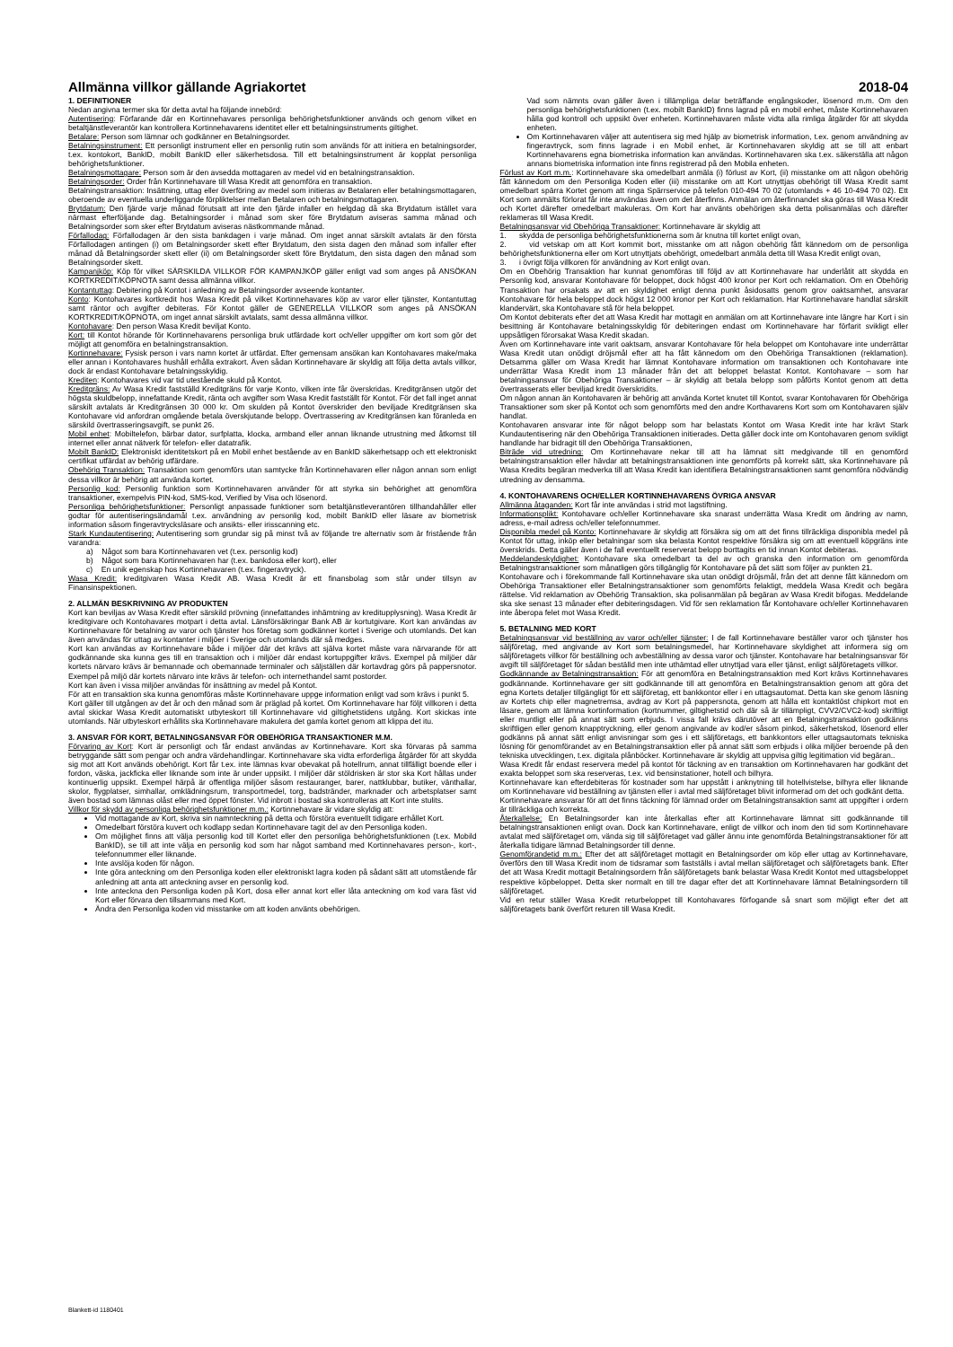Allmänna villkor gällande Agriakortet 2018-04
1. DEFINITIONER
Nedan angivna termer ska för detta avtal ha följande innebörd:
Autentisering: Förfarande där en Kortinnehavares personliga behörighetsfunktioner används och genom vilket en betaltjänstleverantör kan kontrollera Kortinnehavarens identitet eller ett betalningsinstruments giltighet.
Betalare: Person som lämnar och godkänner en Betalningsorder.
Betalningsinstrument: Ett personligt instrument eller en personlig rutin som används för att initiera en betalningsorder, t.ex. kontokort, BankID, mobilt BankID eller säkerhetsdosa. Till ett betalningsinstrument är kopplat personliga behörighetsfunktioner.
Betalningsmottagare: Person som är den avsedda mottagaren av medel vid en betalningstransaktion.
Betalningsorder: Order från Kortinnehavare till Wasa Kredit att genomföra en transaktion.
Betalningstransaktion: Insättning, uttag eller överföring av medel som initieras av Betalaren eller betalningsmottagaren, oberoende av eventuella underliggande förpliktelser mellan Betalaren och betalningsmottagaren.
Brytdatum: Den fjärde varje månad förutsatt att inte den fjärde infaller en helgdag då ska Brytdatum istället vara närmast efterföljande dag. Betalningsorder i månad som sker före Brytdatum aviseras samma månad och Betalningsorder som sker efter Brytdatum aviseras nästkommande månad.
Förfallodag: Förfallodagen är den sista bankdagen i varje månad. Om inget annat särskilt avtalats är den första Förfallodagen antingen (i) om Betalningsorder skett efter Brytdatum, den sista dagen den månad som infaller efter månad då Betalningsorder skett eller (ii) om Betalningsorder skett före Brytdatum, den sista dagen den månad som Betalningsorder skett.
Kampanjköp: Köp för vilket SÄRSKILDA VILLKOR FÖR KAMPANJKÖP gäller enligt vad som anges på ANSÖKAN KORTKREDIT/KÖPNOTA samt dessa allmänna villkor.
Kontantuttag: Debitering på Kontot i anledning av Betalningsorder avseende kontanter.
Konto: Kontohavares kortkredit hos Wasa Kredit på vilket Kortinnehavares köp av varor eller tjänster, Kontantuttag samt räntor och avgifter debiteras. För Kontot gäller de GENERELLA VILLKOR som anges på ANSÖKAN KORTKREDIT/KÖPNOTA, om inget annat särskilt avtalats, samt dessa allmänna villkor.
Kontohavare: Den person Wasa Kredit beviljat Konto.
Kort: till Kontot hörande för Kortinnehavarens personliga bruk utfärdade kort och/eller uppgifter om kort som gör det möjligt att genomföra en betalningstransaktion.
Kortinnehavare: Fysisk person i vars namn kortet är utfärdat. Efter gemensam ansökan kan Kontohavares make/maka eller annan i Kontohavares hushåll erhålla extrakort. Även sådan Kortinnehavare är skyldig att följa detta avtals villkor, dock är endast Kontohavare betalningsskyldig.
Krediten: Kontohavares vid var tid utestående skuld på Kontot.
Kreditgräns: Av Wasa Kredit fastställd Kreditgräns för varje Konto, vilken inte får överskridas. Kreditgränsen utgör det högsta skuldbelopp, innefattande Kredit, ränta och avgifter som Wasa Kredit fastställt för Kontot. För det fall inget annat särskilt avtalats är Kreditgränsen 30 000 kr. Om skulden på Kontot överskrider den beviljade Kreditgränsen ska Kontohavare vid anfordran omgående betala överskjutande belopp. Övertrassering av Kreditgränsen kan föranleda en särskild övertrasseringsavgift, se punkt 26.
Mobil enhet: Mobiltelefon, bärbar dator, surfplatta, klocka, armband eller annan liknande utrustning med åtkomst till internet eller annat nätverk för telefon- eller datatrafik.
Mobilt BankID: Elektroniskt identitetskort på en Mobil enhet bestående av en BankID säkerhetsapp och ett elektroniskt certifikat utfärdat av behörig utfärdare.
Obehörig Transaktion: Transaktion som genomförs utan samtycke från Kortinnehavaren eller någon annan som enligt dessa villkor är behörig att använda kortet.
Personlig kod: Personlig funktion som Kortinnehavaren använder för att styrka sin behörighet att genomföra transaktioner, exempelvis PIN-kod, SMS-kod, Verified by Visa och lösenord.
Personliga behörighetsfunktioner: Personligt anpassade funktioner som betaltjänstleverantören tillhandahåller eller godtar för autentiseringsändamål t.ex. användning av personlig kod, mobilt BankID eller läsare av biometrisk information såsom fingeravtrycksläsare och ansikts- eller irisscanning etc.
Stark Kundautentisering: Autentisering som grundar sig på minst två av följande tre alternativ som är fristående från varandra:
a) Något som bara Kortinnehavaren vet (t.ex. personlig kod)
b) Något som bara Kortinnehavaren har (t.ex. bankdosa eller kort), eller
c) En unik egenskap hos Kortinnehavaren (t.ex. fingeravtryck).
Wasa Kredit: kreditgivaren Wasa Kredit AB. Wasa Kredit är ett finansbolag som står under tillsyn av Finansinspektionen.
2. ALLMÄN BESKRIVNING AV PRODUKTEN
Kort kan beviljas av Wasa Kredit efter särskild prövning (innefattandes inhämtning av kreditupplysning). Wasa Kredit är kreditgivare och Kontohavares motpart i detta avtal. Länsförsäkringar Bank AB är kortutgivare. Kort kan användas av Kortinnehavare för betalning av varor och tjänster hos företag som godkänner kortet i Sverige och utomlands. Det kan även användas för uttag av kontanter i miljöer i Sverige och utomlands där så medges.
Kort kan användas av Kortinnehavare både i miljöer där det krävs att själva kortet måste vara närvarande för att godkännande ska kunna ges till en transaktion och i miljöer där endast kortuppgifter krävs. Exempel på miljöer där kortets närvaro krävs är bemannade och obemannade terminaler och säljställen där kortavdrag görs på pappersnotor. Exempel på miljö där kortets närvaro inte krävs är telefon- och internethandel samt postorder.
Kort kan även i vissa miljöer användas för insättning av medel på Kontot.
För att en transaktion ska kunna genomföras måste Kortinnehavare uppge information enligt vad som krävs i punkt 5.
Kort gäller till utgången av det år och den månad som är präglad på kortet. Om Kortinnehavare har följt villkoren i detta avtal skickar Wasa Kredit automatiskt utbyteskort till Kortinnehavare vid giltighetstidens utgång. Kort skickas inte utomlands. När utbyteskort erhållits ska Kortinnehavare makulera det gamla kortet genom att klippa det itu.
3. ANSVAR FÖR KORT, BETALNINGSANSVAR FÖR OBEHÖRIGA TRANSAKTIONER M.M.
Förvaring av Kort: Kort är personligt och får endast användas av Kortinnehavare. Kort ska förvaras på samma betryggande sätt som pengar och andra värdehandlingar. Kortinnehavare ska vidta erforderliga åtgärder för att skydda sig mot att Kort används obehörigt. Kort får t.ex. inte lämnas kvar obevakat på hotellrum, annat tillfälligt boende eller i fordon, väska, jackficka eller liknande som inte är under uppsikt. I miljöer där stöldrisken är stor ska Kort hållas under kontinuerlig uppsikt. Exempel härpå är offentliga miljöer såsom restauranger, barer, nattklubbar, butiker, vänthallar, skolor, flygplatser, simhallar, omklädningsrum, transportmedel, torg, badstränder, marknader och arbetsplatser samt även bostad som lämnas olåst eller med öppet fönster. Vid inbrott i bostad ska kontrolleras att Kort inte stulits.
Villkor för skydd av personliga behörighetsfunktioner m.m.: Kortinnehavare är vidare skyldig att:
Vid mottagande av Kort, skriva sin namnteckning på detta och förstöra eventuellt tidigare erhållet Kort.
Omedelbart förstöra kuvert och kodlapp sedan Kortinnehavare tagit del av den Personliga koden.
Om möjlighet finns att välja personlig kod till Kortet eller den personliga behörighetsfunktionen (t.ex. Mobild BankID), se till att inte välja en personlig kod som har något samband med Kortinnehavares person-, kort-, telefonnummer eller liknande.
Inte avslöja koden för någon.
Inte göra anteckning om den Personliga koden eller elektroniskt lagra koden på sådant sätt att utomstående får anledning att anta att anteckning avser en personlig kod.
Inte anteckna den Personliga koden på Kort, dosa eller annat kort eller låta anteckning om kod vara fäst vid Kort eller förvara den tillsammans med Kort.
Ändra den Personliga koden vid misstanke om att koden använts obehörigen.
Vad som nämnts ovan gäller även i tillämpliga delar beträffande engångskoder, lösenord m.m. Om den personliga behörighetsfunktionen (t.ex. mobilt BankID) finns lagrad på en mobil enhet, måste Kortinnehavaren hålla god kontroll och uppsikt över enheten. Kortinnehavaren måste vidta alla rimliga åtgärder för att skydda enheten.
Om Kortinnehavaren väljer att autentisera sig med hjälp av biometrisk information, t.ex. genom användning av fingeravtryck, som finns lagrade i en Mobil enhet, är Kortinnehavaren skyldig att se till att enbart Kortinnehavarens egna biometriska information kan användas. Kortinnehavaren ska t.ex. säkerställa att någon annans biometriska information inte finns registrerad på den Mobila enheten.
Förlust av Kort m.m.: Kortinnehavare ska omedelbart anmäla (i) förlust av Kort, (ii) misstanke om att någon obehörig fått kännedom om den Personliga Koden eller (iii) misstanke om att Kort utnyttjas obehörigt till Wasa Kredit samt omedelbart spärra Kortet genom att ringa Spärrservice på telefon 010-494 70 02 (utomlands + 46 10-494 70 02). Ett Kort som anmälts förlorat får inte användas även om det återfinns. Anmälan om återfinnandet ska göras till Wasa Kredit och Kortet därefter omedelbart makuleras. Om Kort har använts obehörigen ska detta polisanmälas och därefter reklameras till Wasa Kredit.
Betalningsansvar vid Obehöriga Transaktioner: Kortinnehavare är skyldig att
1. skydda de personliga behörighetsfunktionerna som är knutna till kortet enligt ovan,
2. vid vetskap om att Kort kommit bort, misstanke om att någon obehörig fått kännedom om de personliga behörighetsfunktionerna eller om Kort utnyttjats obehörigt, omedelbart anmäla detta till Wasa Kredit enligt ovan,
3. i övrigt följa villkoren för användning av Kort enligt ovan.
Om en Obehörig Transaktion har kunnat genomföras till följd av att Kortinnehavare har underlåtit att skydda en Personlig kod, ansvarar Kontohavare för beloppet, dock högst 400 kronor per Kort och reklamation. Om en Obehörig Transaktion har orsakats av att en skyldighet enligt denna punkt åsidosatts genom grov oaktsamhet, ansvarar Kontohavare för hela beloppet dock högst 12 000 kronor per Kort och reklamation. Har Kortinnehavare handlat särskilt klandervärt, ska Kontohavare stå för hela beloppet.
Om Kontot debiterats efter det att Wasa Kredit har mottagit en anmälan om att Kortinnehavare inte längre har Kort i sin besittning är Kontohavare betalningsskyldig för debiteringen endast om Kortinnehavare har förfarit svikligt eller uppsåtligen förorsakat Wasa Kredit skadan.
Även om Kortinnehavare inte varit oaktsam, ansvarar Kontohavare för hela beloppet om Kontohavare inte underrättar Wasa Kredit utan onödigt dröjsmål efter att ha fått kännedom om den Obehöriga Transaktionen (reklamation). Detsamma gäller om Wasa Kredit har lämnat Kontohavare information om transaktionen och Kontohavare inte underrättar Wasa Kredit inom 13 månader från det att beloppet belastat Kontot. Kontohavare – som har betalningsansvar för Obehöriga Transaktioner – är skyldig att betala belopp som påförts Kontot genom att detta övertrasserats eller beviljad kredit överskridits.
Om någon annan än Kontohavaren är behörig att använda Kortet knutet till Kontot, svarar Kontohavaren för Obehöriga Transaktioner som sker på Kontot och som genomförts med den andre Korthavarens Kort som om Kontohavaren själv handlat.
Kontohavaren ansvarar inte för något belopp som har belastats Kontot om Wasa Kredit inte har krävt Stark Kundautentisering när den Obehöriga Transaktionen initierades. Detta gäller dock inte om Kontohavaren genom svikligt handlande har bidragit till den Obehöriga Transaktionen,
Biträde vid utredning: Om Kortinnehavare nekar till att ha lämnat sitt medgivande till en genomförd betalningstransaktion eller hävdar att betalningstransaktionen inte genomförts på korrekt sätt, ska Kortinnehavare på Wasa Kredits begäran medverka till att Wasa Kredit kan identifiera Betalningstransaktionen samt genomföra nödvändig utredning av densamma.
4. KONTOHAVARENS OCH/ELLER KORTINNEHAVARENS ÖVRIGA ANSVAR
Allmänna åtaganden: Kort får inte användas i strid mot lagstiftning.
Informationsplikt: Kontohavare och/eller Kortinnehavare ska snarast underrätta Wasa Kredit om ändring av namn, adress, e-mail adress och/eller telefonnummer.
Disponibla medel på Konto: Kortinnehavare är skyldig att försäkra sig om att det finns tillräckliga disponibla medel på Kontot för uttag, inköp eller betalningar som ska belasta Kontot respektive försäkra sig om att eventuell köpgräns inte överskrids. Detta gäller även i de fall eventuellt reserverat belopp borttagits en tid innan Kontot debiteras.
Meddelandeskyldighet: Kontohavare ska omedelbart ta del av och granska den information om genomförda Betalningstransaktioner som månatligen görs tillgänglig för Kontohavare på det sätt som följer av punkten 21.
Kontohavare och i förekommande fall Kortinnehavare ska utan onödigt dröjsmål, från det att denne fått kännedom om Obehöriga Transaktioner eller Betalningstransaktioner som genomförts felaktigt, meddela Wasa Kredit och begära rättelse. Vid reklamation av Obehörig Transaktion, ska polisanmälan på begäran av Wasa Kredit bifogas. Meddelande ska ske senast 13 månader efter debiteringsdagen. Vid för sen reklamation får Kontohavare och/eller Kortinnehavaren inte åberopa felet mot Wasa Kredit.
5. BETALNING MED KORT
Betalningsansvar vid beställning av varor och/eller tjänster: I de fall Kortinnehavare beställer varor och tjänster hos säljföretag, med angivande av Kort som betalningsmedel, har Kortinnehavare skyldighet att informera sig om säljföretagets villkor för beställning och avbeställning av dessa varor och tjänster. Kontohavare har betalningsansvar för avgift till säljföretaget för sådan beställd men inte uthämtad eller utnyttjad vara eller tjänst, enligt säljföretagets villkor.
Godkännande av Betalningstransaktion: För att genomföra en Betalningstransaktion med Kort krävs Kortinnehavares godkännande. Kortinnehavare ger sitt godkännande till att genomföra en Betalningstransaktion genom att göra det egna Kortets detaljer tillgängligt för ett säljföretag, ett bankkontor eller i en uttagsautomat. Detta kan ske genom läsning av Kortets chip eller magnetremsa, avdrag av Kort på pappersnota, genom att hålla ett kontaktlöst chipkort mot en läsare, genom att lämna kortinformation (kortnummer, giltighetstid och där så är tillämpligt, CVV2/CVC2-kod) skriftligt eller muntligt eller på annat sätt som erbjuds. I vissa fall krävs därutöver att en Betalningstransaktion godkänns skriftligen eller genom knapptryckning, eller genom angivande av kod/er såsom pinkod, säkerhetskod, lösenord eller godkänns på annat sätt enligt anvisningar som ges i ett säljföretags, ett bankkontors eller uttagsautomats tekniska lösning för genomförandet av en Betalningstransaktion eller på annat sätt som erbjuds i olika miljöer beroende på den tekniska utvecklingen, t.ex. digitala plånböcker. Kortinnehavare är skyldig att uppvisa giltig legitimation vid begäran..
Wasa Kredit får endast reservera medel på kontot för täckning av en transaktion om Kortinnehavaren har godkänt det exakta beloppet som ska reserveras, t.ex. vid bensinstationer, hotell och bilhyra.
Kortinnehavare kan efterdebiteras för kostnader som har uppstått i anknytning till hotellvistelse, bilhyra eller liknande om Kortinnehavare vid beställning av tjänsten eller i avtal med säljföretaget blivit informerad om det och godkänt detta.
Kortinnehavare ansvarar för att det finns täckning för lämnad order om Betalningstransaktion samt att uppgifter i ordern är tillräckliga och korrekta.
Återkallelse: En Betalningsorder kan inte återkallas efter att Kortinnehavare lämnat sitt godkännande till betalningstransaktionen enligt ovan. Dock kan Kortinnehavare, enligt de villkor och inom den tid som Kortinnehavare avtalat med säljföretaget om, vända sig till säljföretaget vad gäller ännu inte genomförda Betalningstransaktioner för att återkalla tidigare lämnad Betalningsorder till denne.
Genomförandetid m.m.: Efter det att säljföretaget mottagit en Betalningsorder om köp eller uttag av Kortinnehavare, överförs den till Wasa Kredit inom de tidsramar som fastställs i avtal mellan säljföretaget och säljföretagets bank. Efter det att Wasa Kredit mottagit Betalningsordern från säljföretagets bank belastar Wasa Kredit Kontot med uttagsbeloppet respektive köpbeloppet. Detta sker normalt en till tre dagar efter det att Kortinnehavare lämnat Betalningsordern till säljföretaget.
Vid en retur ställer Wasa Kredit returbeloppet till Kontohavares förfogande så snart som möjligt efter det att säljföretagets bank överfört returen till Wasa Kredit.
Blankett-id 1180401